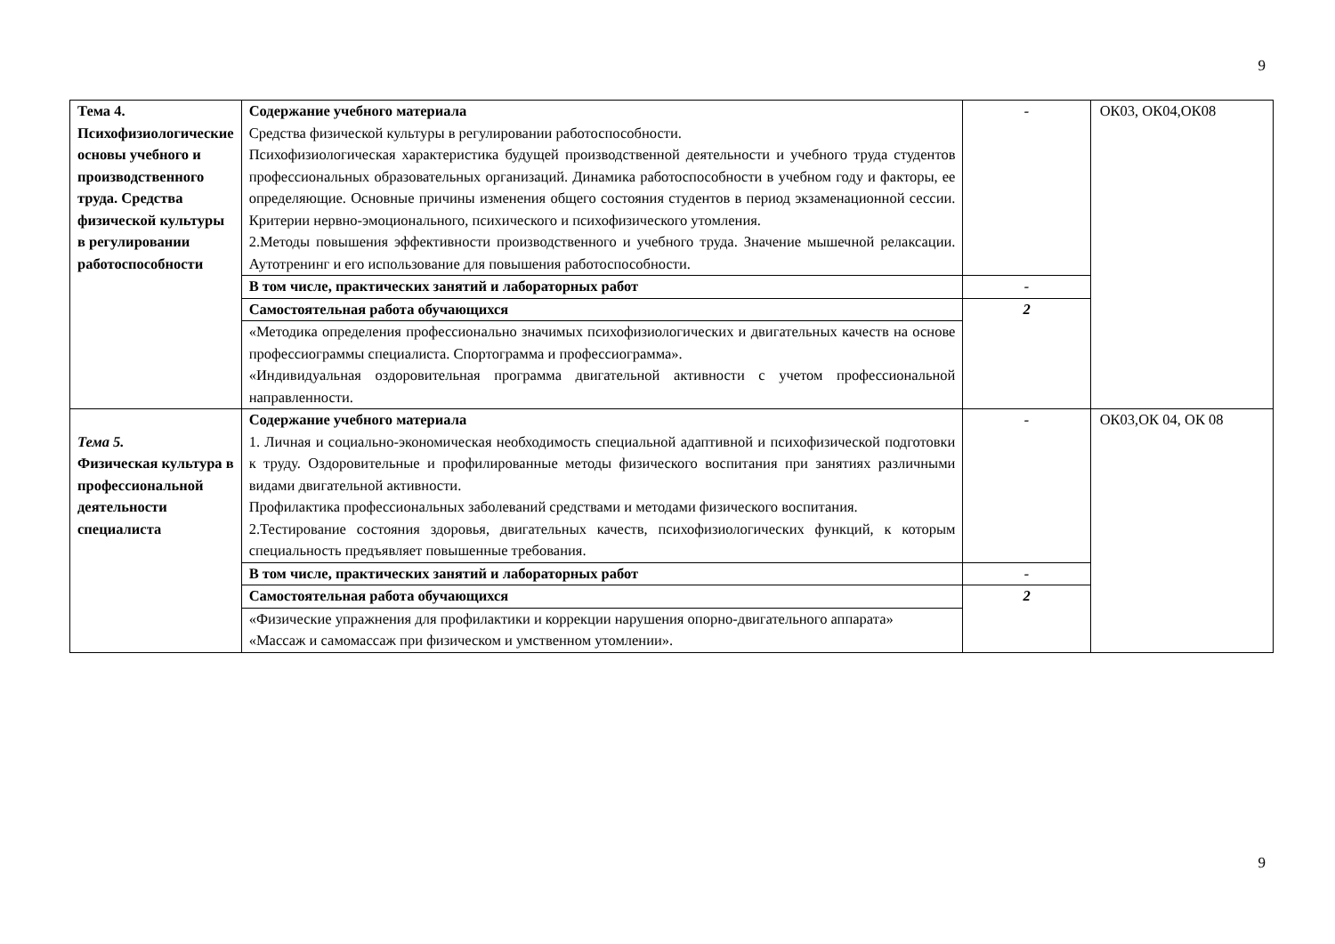9
| Тема 4. Психофизиологические основы учебного и производственного труда. Средства физической культуры в регулировании работоспособности | Содержание учебного материала Средства физической культуры в регулировании работоспособности. Психофизиологическая характеристика будущей производственной деятельности и учебного труда студентов профессиональных образовательных организаций. Динамика работоспособности в учебном году и факторы, ее определяющие. Основные причины изменения общего состояния студентов в период экзаменационной сессии. Критерии нервно-эмоционального, психического и психофизического утомления. 2.Методы повышения эффективности производственного и учебного труда. Значение мышечной релаксации. Аутотренинг и его использование для повышения работоспособности. | - | ОК03, ОК04,ОК08 |
| | В том числе, практических занятий и лабораторных работ | - | |
| | Самостоятельная работа обучающихся | 2 | |
| | «Методика определения профессионально значимых психофизиологических и двигательных качеств на основе профессиограммы специалиста. Спортограмма и профессиограмма». «Индивидуальная оздоровительная программа двигательной активности с учетом профессиональной направленности. | | |
| Тема 5. Физическая культура в профессиональной деятельности специалиста | Содержание учебного материала 1. Личная и социально-экономическая необходимость специальной адаптивной и психофизической подготовки к труду. Оздоровительные и профилированные методы физического воспитания при занятиях различными видами двигательной активности. Профилактика профессиональных заболеваний средствами и методами физического воспитания. 2.Тестирование состояния здоровья, двигательных качеств, психофизиологических функций, к которым специальность предъявляет повышенные требования. | - | ОК03,ОК 04, ОК 08 |
| | В том числе, практических занятий и лабораторных работ | - | |
| | Самостоятельная работа обучающихся | 2 | |
| | «Физические упражнения для профилактики и коррекции нарушения опорно-двигательного аппарата» «Массаж и самомассаж при физическом и умственном утомлении». | | |
9